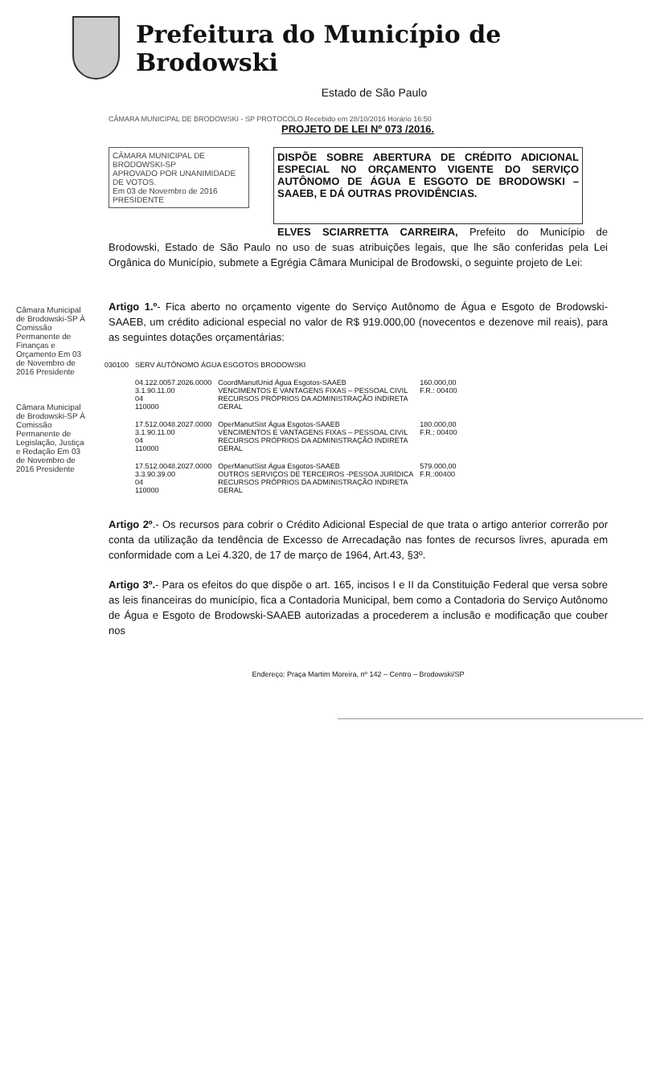Prefeitura do Município de Brodowski
Estado de São Paulo
CÂMARA MUNICIPAL DE BRODOWSKI - SP PROTOCOLO Recebido em 28/10/2016 Horário 16:50
PROJETO DE LEI Nº 073 /2016.
CÂMARA MUNICIPAL DE BRODOWSKI-SP
APROVADO POR UNANIMIDADE DE VOTOS.
Em 03 de Novembro de 2016
PRESIDENTE
DISPÕE SOBRE ABERTURA DE CRÉDITO ADICIONAL ESPECIAL NO ORÇAMENTO VIGENTE DO SERVIÇO AUTÔNOMO DE ÁGUA E ESGOTO DE BRODOWSKI –SAAEB, E DÁ OUTRAS PROVIDÊNCIAS.
ELVES SCIARRETTA CARREIRA, Prefeito do Município de Brodowski, Estado de São Paulo no uso de suas atribuições legais, que lhe são conferidas pela Lei Orgânica do Município, submete a Egrégia Câmara Municipal de Brodowski, o seguinte projeto de Lei:
Artigo 1.º- Fica aberto no orçamento vigente do Serviço Autônomo de Água e Esgoto de Brodowski-SAAEB, um crédito adicional especial no valor de R$ 919.000,00 (novecentos e dezenove mil reais), para as seguintes dotações orçamentárias:
| 030100 | SERV AUTÔNOMO ÁGUA ESGOTOS BRODOWSKI | | |
| | 04.122.0057.2026.0000 3.1.90.11.00 04 110000 | CoordManutUnid Água Esgotos-SAAEB VENCIMENTOS E VANTAGENS FIXAS – PESSOAL CIVIL RECURSOS PRÓPRIOS DA ADMINISTRAÇÃO INDIRETA GERAL | 160.000,00 F.R.: 00400 |
| | 17.512.0048.2027.0000 3.1.90.11.00 04 110000 | OperManutSist Água Esgotos-SAAEB VENCIMENTOS E VANTAGENS FIXAS – PESSOAL CIVIL RECURSOS PRÓPRIOS DA ADMINISTRAÇÃO INDIRETA GERAL | 180.000,00 F.R.: 00400 |
| | 17.512.0048.2027.0000 3.3.90.39.00 04 110000 | OperManutSist Água Esgotos-SAAEB OUTROS SERVIÇOS DE TERCEIROS -PESSOA JURÍDICA RECURSOS PRÓPRIOS DA ADMINISTRAÇÃO INDIRETA GERAL | 579.000,00 F.R.:00400 |
Artigo 2º.- Os recursos para cobrir o Crédito Adicional Especial de que trata o artigo anterior correrão por conta da utilização da tendência de Excesso de Arrecadação nas fontes de recursos livres, apurada em conformidade com a Lei 4.320, de 17 de março de 1964, Art.43, §3º.
Artigo 3º.- Para os efeitos do que dispõe o art. 165, incisos I e II da Constituição Federal que versa sobre as leis financeiras do município, fica a Contadoria Municipal, bem como a Contadoria do Serviço Autônomo de Água e Esgoto de Brodowski-SAAEB autorizadas a procederem a inclusão e modificação que couber nos
Endereço: Praça Martim Moreira, nº 142 – Centro – Brodowski/SP
Câmara Municipal de Brodowski-SP À Comissão Permanente de Finanças e Orçamento Em 03 de Novembro de 2016 Presidente
Câmara Municipal de Brodowski-SP À Comissão Permanente de Legislação, Justiça e Redação Em 03 de Novembro de 2016 Presidente